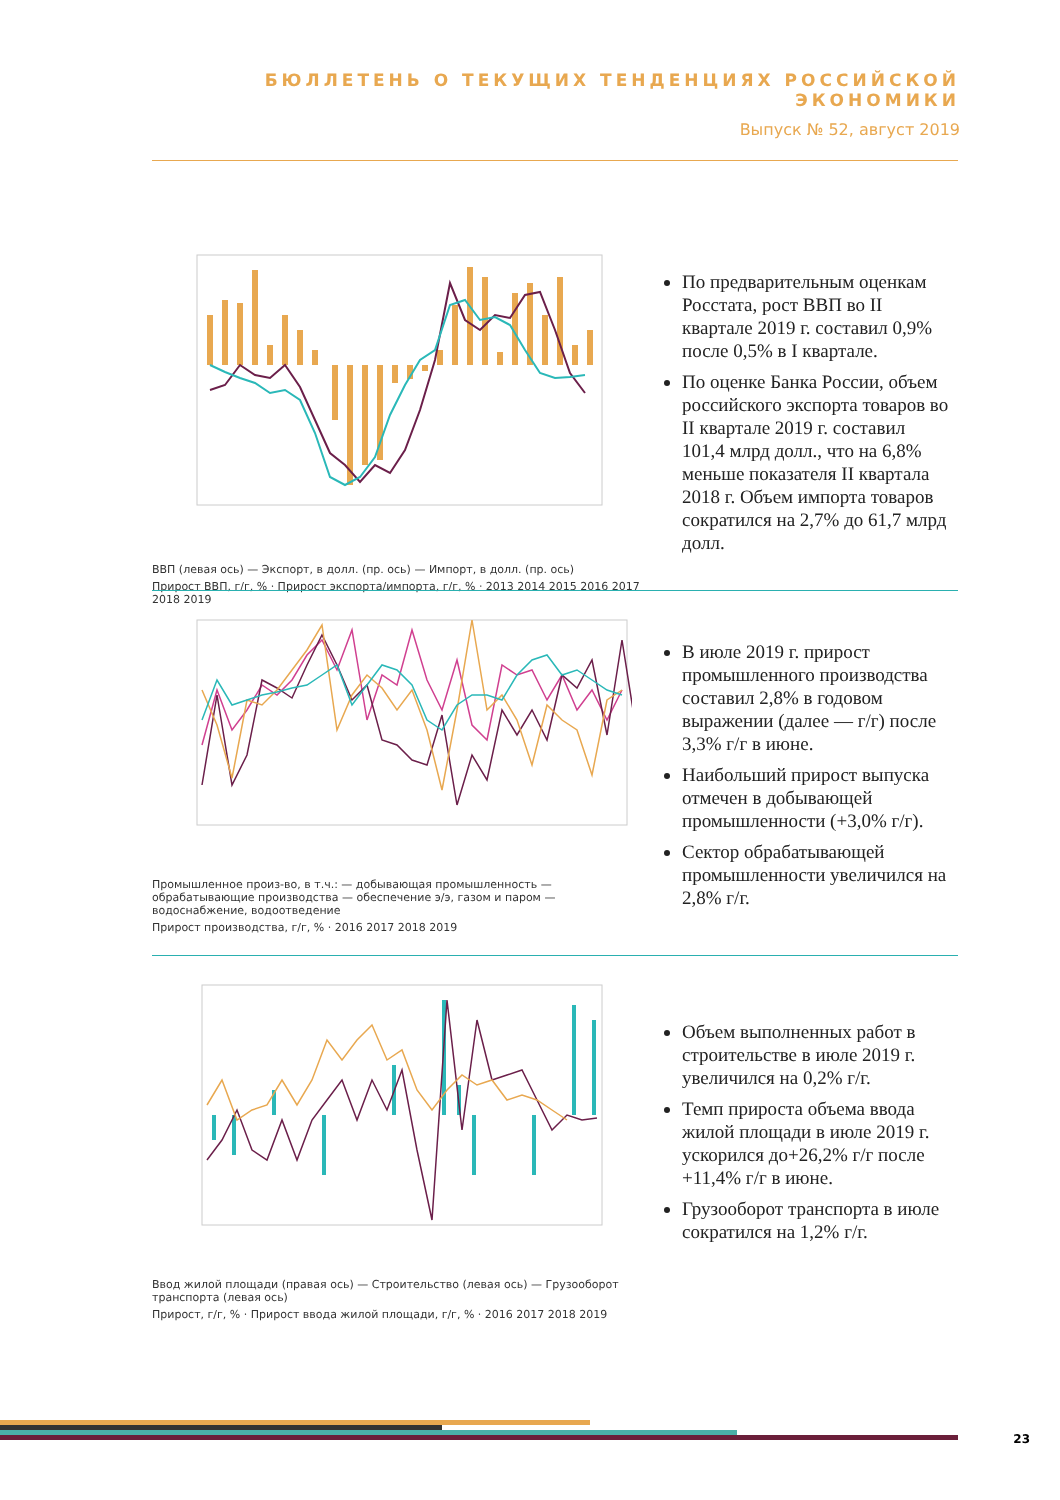БЮЛЛЕТЕНЬ О ТЕКУЩИХ ТЕНДЕНЦИЯХ РОССИЙСКОЙ ЭКОНОМИКИ
Выпуск № 52, август 2019
ВВП (левая ось) — Экспорт, в долл. (пр. ось) — Импорт, в долл. (пр. ось)
Прирост ВВП, г/г, % · Прирост экспорта/импорта, г/г, % · 2013 2014 2015 2016 2017 2018 2019
По предварительным оценкам Росстата, рост ВВП во II квартале 2019 г. составил 0,9% после 0,5% в I квартале.
По оценке Банка России, объем российского экспорта товаров во II квартале 2019 г. составил 101,4 млрд долл., что на 6,8% меньше показателя II квартала 2018 г. Объем импорта товаров сократился на 2,7% до 61,7 млрд долл.
Промышленное произ-во, в т.ч.: — добывающая промышленность — обрабатывающие производства — обеспечение э/э, газом и паром — водоснабжение, водоотведение
Прирост производства, г/г, % · 2016 2017 2018 2019
В июле 2019 г. прирост промышленного производства составил 2,8% в годовом выражении (далее — г/г) после 3,3% г/г в июне.
Наибольший прирост выпуска отмечен в добывающей промышленности (+3,0% г/г).
Сектор обрабатывающей промышленности увеличился на 2,8% г/г.
Ввод жилой площади (правая ось) — Строительство (левая ось) — Грузооборот транспорта (левая ось)
Прирост, г/г, % · Прирост ввода жилой площади, г/г, % · 2016 2017 2018 2019
Объем выполненных работ в строительстве в июле 2019 г. увеличился на 0,2% г/г.
Темп прироста объема ввода жилой площади в июле 2019 г. ускорился до+26,2% г/г после +11,4% г/г в июне.
Грузооборот транспорта в июле сократился на 1,2% г/г.
23